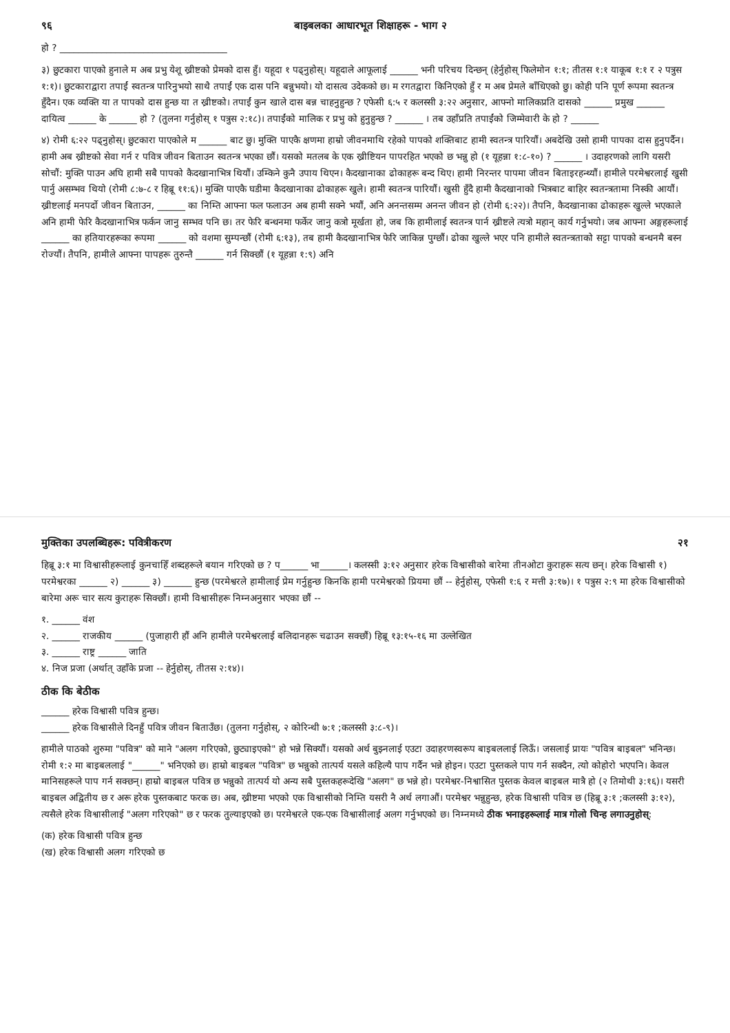९६ बाइबलका आधारभूत शिक्षाहरू - भाग २
हो ? ____________________________________
३) छुटकारा पाएको हुनाले म अब प्रभु येशू ख्रीष्टको प्रेमको दास हुँ। यहूदा १ पढ्नुहोस्। यहूदाले आफूलाई ______ भनी परिचय दिन्छन् (हेर्नुहोस् फिलेमोन १:१; तीतस १:१ याकूब १:१ र २ पत्रुस १:१)। छुटकाराद्वारा तपाईं स्वतन्त्र पारिनुभयो साथै तपाईं एक दास पनि बन्नुभयो। यो दासत्व उदेकको छ। म रगतद्वारा किनिएको हुँ र म अब प्रेमले बाँधिएको छु। कोही पनि पूर्ण रूपमा स्वतन्त्र हुँदैन। एक व्यक्ति या त पापको दास हुन्छ या त ख्रीष्टको। तपाईं कुन खाले दास बन्न चाहनुहुन्छ ? एफेसी ६:५ र कलस्सी ३:२२ अनुसार, आफ्नो मालिकप्रति दासको ______ प्रमुख ______ दायित्व ______ के ______ हो ? (तुलना गर्नुहोस् १ पत्रुस २:१८)। तपाईंको मालिक र प्रभु को हुनुहुन्छ ? ______ । तब उहाँप्रति तपाईंको जिम्मेवारी के हो ? ______
४) रोमी ६:२२ पढ्नुहोस्। छुटकारा पाएकोले म ______ बाट छु। मुक्ति पाएकै क्षणमा हाम्रो जीवनमाथि रहेको पापको शक्तिबाट हामी स्वतन्त्र पारियौं। अबदेखि उसो हामी पापका दास हुनुपर्दैन। हामी अब ख्रीष्टको सेवा गर्न र पवित्र जीवन बिताउन स्वतन्त्र भएका छौं। यसको मतलब के एक ख्रीष्टियन पापरहित भएको छ भन्नु हो (१ यूहन्ना १:८-१०) ? ______ । उदाहरणको लागि यसरी सोचौं: मुक्ति पाउन अघि हामी सबै पापको कैदखानाभित्र थियौं। उम्किने कुनै उपाय थिएन। कैदखानाका ढोकाहरू बन्द थिए। हामी निरन्तर पापमा जीवन बिताइरहन्थ्यौं। हामीले परमेश्वरलाई खुसी पार्नु असम्भव थियो (रोमी ८:७-८ र हिब्रू ११:६)। मुक्ति पाएकै घडीमा कैदखानाका ढोकाहरू खुले। हामी स्वतन्त्र पारियौं। खुसी हुँदै हामी कैदखानाको भित्रबाट बाहिर स्वतन्त्रतामा निस्की आयौं। ख्रीष्टलाई मनपर्दो जीवन बिताउन, ______ का निम्ति आफ्ना फल फलाउन अब हामी सक्ने भयौं, अनि अनन्तसम्म अनन्त जीवन हो (रोमी ६:२२)। तैपनि, कैदखानाका ढोकाहरू खुल्ले भएकाले अनि हामी फेरि कैदखानाभित्र फर्कन जानु सम्भव पनि छ। तर फेरि बन्धनमा फर्केर जानु कत्रो मूर्खता हो, जब कि हामीलाई स्वतन्त्र पार्न ख्रीष्टले त्यत्रो महान् कार्य गर्नुभयो। जब आफ्ना अङ्गहरूलाई ______ का हतियारहरूका रूपमा ______ को वशमा सुम्पन्छौं (रोमी ६:१३), तब हामी कैदखानाभित्र फेरि जाकिन्न पुग्छौं। ढोका खुल्ले भएर पनि हामीले स्वतन्त्रताको सट्टा पापको बन्धनमै बस्न रोज्यौं। तैपनि, हामीले आफ्ना पापहरू तुरुन्तै ______ गर्न सिक्छौं (१ यूहन्ना १:९) अनि
मुक्तिका उपलब्धिहरू: पवित्रीकरण २१
हिब्रू ३:१ मा विश्वासीहरूलाई कुनचाहिँ शब्दहरूले बयान गरिएको छ ? प______ भा______। कलस्सी ३:१२ अनुसार हरेक विश्वासीको बारेमा तीनओटा कुराहरू सत्य छन्। हरेक विश्वासी १) परमेश्वरका ______ २) ______ ३) ______ हुन्छ (परमेश्वरले हामीलाई प्रेम गर्नुहुन्छ किनकि हामी परमेश्वरको प्रियमा छौं -- हेर्नुहोस्, एफेसी १:६ र मत्ती ३:१७)। १ पत्रुस २:९ मा हरेक विश्वासीको बारेमा अरू चार सत्य कुराहरू सिक्छौं। हामी विश्वासीहरू निम्नअनुसार भएका छौं --
१. ______ वंश
२. ______ राजकीय ______ (पुजाहारी हौं अनि हामीले परमेश्वरलाई बलिदानहरू चढाउन सक्छौं) हिब्रू १३:१५-१६ मा उल्लेखित
३. ______ राष्ट्र ______ जाति
४. निज प्रजा (अर्थात् उहाँके प्रजा -- हेर्नुहोस्, तीतस २:१४)।
ठीक कि बेठीक
______ हरेक विश्वासी पवित्र हुन्छ।
______ हरेक विश्वासीले दिनहुँ पवित्र जीवन बिताउँछ। (तुलना गर्नुहोस्, २ कोरिन्थी ७:१ ;कलस्सी ३:८-९)।
हामीले पाठको शुरुमा "पवित्र" को माने "अलग गरिएको, छुट्याइएको" हो भन्ने सिक्यौं। यसको अर्थ बुझ्नलाई एउटा उदाहरणस्वरूप बाइबललाई लिऊँ। जसलाई प्रायः "पवित्र बाइबल" भनिन्छ। रोमी १:२ मा बाइबललाई "______" भनिएको छ। हाम्रो बाइबल "पवित्र" छ भन्नुको तात्पर्य यसले कहिल्यै पाप गर्दैन भन्ने होइन। एउटा पुस्तकले पाप गर्न सक्दैन, त्यो कोहोरो भएपनि। केवल मानिसहरूले पाप गर्न सक्छन्। हाम्रो बाइबल पवित्र छ भन्नुको तात्पर्य यो अन्य सबै पुस्तकहरूदेखि "अलग" छ भन्ने हो। परमेश्वर-निश्वासित पुस्तक केवल बाइबल मात्रै हो (२ तिमोथी ३:१६)। यसरी बाइबल अद्वितीय छ र अरू हरेक पुस्तकबाट फरक छ। अब, ख्रीष्टमा भएको एक विश्वासीको निम्ति यसरी नै अर्थ लगाऔं। परमेश्वर भन्नुहुन्छ, हरेक विश्वासी पवित्र छ (हिब्रू ३:१ ;कलस्सी ३:१२), त्यसैले हरेक विश्वासीलाई "अलग गरिएको" छ र फरक तुल्याइएको छ। परमेश्वरले एक-एक विश्वासीलाई अलग गर्नुभएको छ। निम्नमध्ये ठीक भनाइहरूलाई मात्र गोलो चिन्ह लगाउनुहोस्:
(क) हरेक विश्वासी पवित्र हुन्छ
(ख) हरेक विश्वासी अलग गरिएको छ